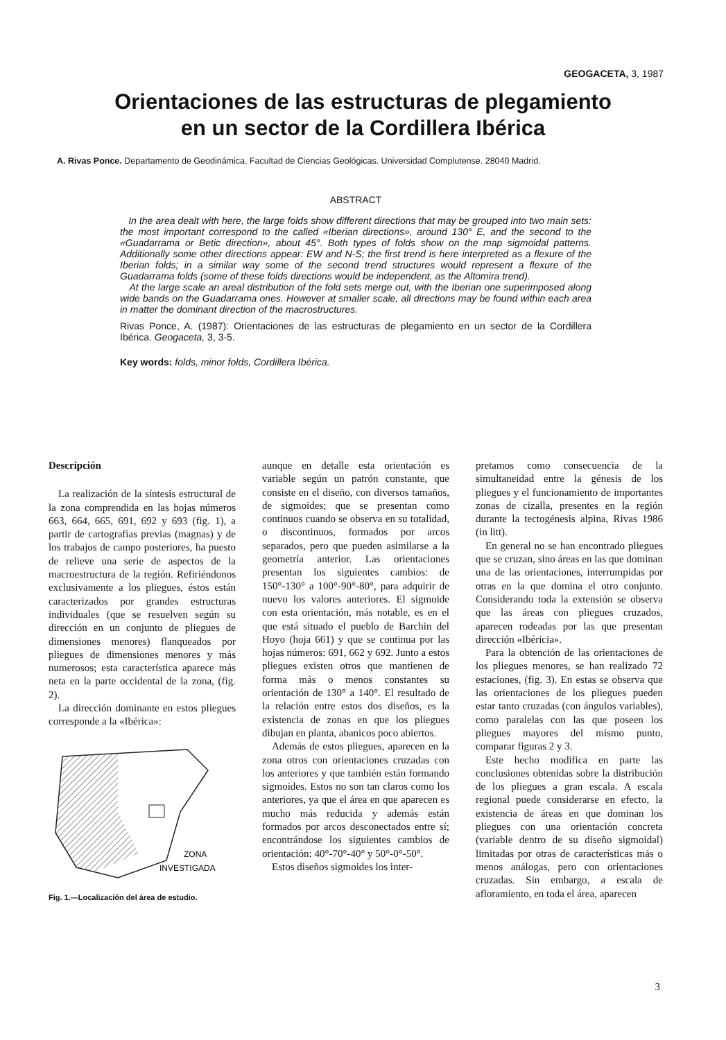GEOGACETA, 3, 1987
Orientaciones de las estructuras de plegamiento
en un sector de la Cordillera Ibérica
A. Rivas Ponce. Departamento de Geodinámica. Facultad de Ciencias Geológicas. Universidad Complutense. 28040 Madrid.
ABSTRACT
In the area dealt with here, the large folds show different directions that may be grouped into two main sets: the most important correspond to the called «Iberian directions», around 130° E, and the second to the «Guadarrama or Betic direction», about 45°. Both types of folds show on the map sigmoidal patterns. Additionally some other directions appear: EW and N-S; the first trend is here interpreted as a flexure of the Iberian folds; in a similar way some of the second trend structures would represent a flexure of the Guadarrama folds (some of these folds directions would be independent, as the Altomira trend).
At the large scale an areal distribution of the fold sets merge out, with the Iberian one superimposed along wide bands on the Guadarrama ones. However at smaller scale, all directions may be found within each area in matter the dominant direction of the macrostructures.
Rivas Ponce, A. (1987): Orientaciones de las estructuras de plegamiento en un sector de la Cordillera Ibérica. Geogaceta, 3, 3-5.
Key words: folds, minor folds, Cordillera Ibérica.
Descripción
La realización de la síntesis estructural de la zona comprendida en las hojas números 663, 664, 665, 691, 692 y 693 (fig. 1), a partir de cartografías previas (magnas) y de los trabajos de campo posteriores, ha puesto de relieve una serie de aspectos de la macroestructura de la región. Refiriéndonos exclusivamente a los pliegues, éstos están caracterizados por grandes estructuras individuales (que se resuelven según su dirección en un conjunto de pliegues de dimensiones menores) flanqueados por pliegues de dimensiones menores y más numerosos; esta característica aparece más neta en la parte occidental de la zona, (fig. 2).
La dirección dominante en estos pliegues corresponde a la «Ibérica»:
ZONA
INVESTIGADA
Fig. 1.—Localización del área de estudio.
aunque en detalle esta orientación es variable según un patrón constante, que consiste en el diseño, con diversos tamaños, de sigmoides; que se presentan como continuos cuando se observa en su totalidad, o discontinuos, formados por arcos separados, pero que pueden asimilarse a la geometría anterior. Las orientaciones presentan los siguientes cambios: de 150°-130° a 100°-90°-80°, para adquirir de nuevo los valores anteriores. El sigmoide con esta orientación, más notable, es en el que está situado el pueblo de Barchin del Hoyo (hoja 661) y que se continua por las hojas números: 691, 662 y 692. Junto a estos pliegues existen otros que mantienen de forma más o menos constantes su orientación de 130° a 140°. El resultado de la relación entre estos dos diseños, es la existencia de zonas en que los pliegues dibujan en planta, abanicos poco abiertos.
Además de estos pliegues, aparecen en la zona otros con orientaciones cruzadas con los anteriores y que también están formando sigmoides. Estos no son tan claros como los anteriores, ya que el área en que aparecen es mucho más reducida y además están formados por arcos desconectados entre sí; encontrándose los siguientes cambios de orientación: 40°-70°-40° y 50°-0°-50°.
Estos diseños sigmoides los inter-
pretamos como consecuencia de la simultaneidad entre la génesis de los pliegues y el funcionamiento de importantes zonas de cizalla, presentes en la región durante la tectogénesis alpina, Rivas 1986 (in litt).
En general no se han encontrado pliegues que se cruzan, sino áreas en las que dominan una de las orientaciones, interrumpidas por otras en la que domina el otro conjunto. Considerando toda la extensión se observa que las áreas con pliegues cruzados, aparecen rodeadas por las que presentan dirección «Ibéricia».
Para la obtención de las orientaciones de los pliegues menores, se han realizado 72 estaciones, (fig. 3). En estas se observa que las orientaciones de los pliegues pueden estar tanto cruzadas (con ángulos variables), como paralelas con las que poseen los pliegues mayores del mismo punto, comparar figuras 2 y 3.
Este hecho modifica en parte las conclusiones obtenidas sobre la distribución de los pliegues a gran escala. A escala regional puede considerarse en efecto, la existencia de áreas en que dominan los pliegues con una orientación concreta (variable dentro de su diseño sigmoidal) limitadas por otras de características más o menos análogas, pero con orientaciones cruzadas. Sin embargo, a escala de afloramiento, en toda el área, aparecen
3